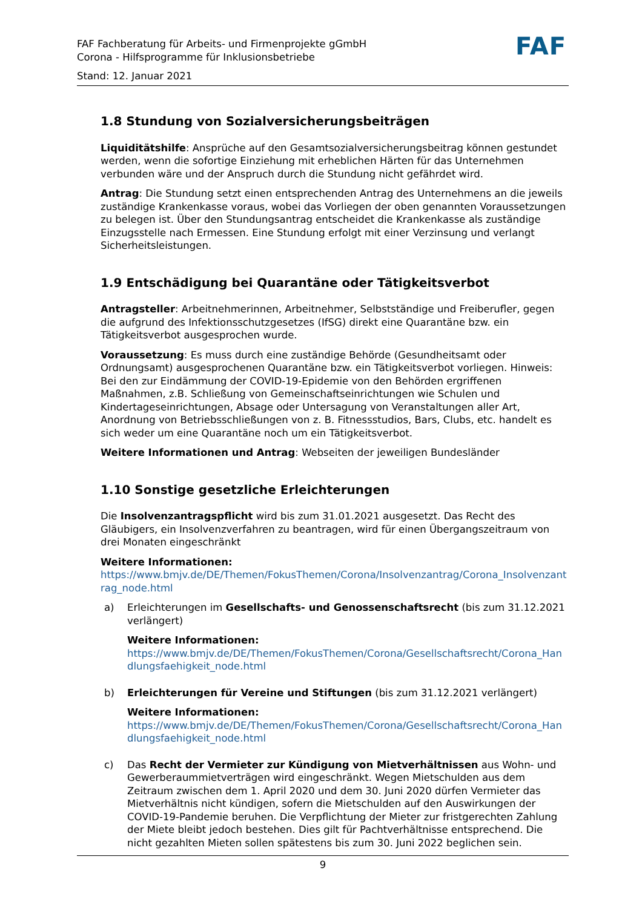FAF Fachberatung für Arbeits- und Firmenprojekte gGmbH
Corona - Hilfsprogramme für Inklusionsbetriebe
Stand: 12. Januar 2021
FAF
1.8 Stundung von Sozialversicherungsbeiträgen
Liquiditätshilfe: Ansprüche auf den Gesamtsozialversicherungsbeitrag können gestundet werden, wenn die sofortige Einziehung mit erheblichen Härten für das Unternehmen verbunden wäre und der Anspruch durch die Stundung nicht gefährdet wird.
Antrag: Die Stundung setzt einen entsprechenden Antrag des Unternehmens an die jeweils zuständige Krankenkasse voraus, wobei das Vorliegen der oben genannten Voraussetzungen zu belegen ist. Über den Stundungsantrag entscheidet die Krankenkasse als zuständige Einzugsstelle nach Ermessen. Eine Stundung erfolgt mit einer Verzinsung und verlangt Sicherheitsleistungen.
1.9 Entschädigung bei Quarantäne oder Tätigkeitsverbot
Antragsteller: Arbeitnehmerinnen, Arbeitnehmer, Selbstständige und Freiberufler, gegen die aufgrund des Infektionsschutzgesetzes (IfSG) direkt eine Quarantäne bzw. ein Tätigkeitsverbot ausgesprochen wurde.
Voraussetzung: Es muss durch eine zuständige Behörde (Gesundheitsamt oder Ordnungsamt) ausgesprochenen Quarantäne bzw. ein Tätigkeitsverbot vorliegen. Hinweis: Bei den zur Eindämmung der COVID-19-Epidemie von den Behörden ergriffenen Maßnahmen, z.B. Schließung von Gemeinschaftseinrichtungen wie Schulen und Kindertageseinrichtungen, Absage oder Untersagung von Veranstaltungen aller Art, Anordnung von Betriebsschließungen von z. B. Fitnessstudios, Bars, Clubs, etc. handelt es sich weder um eine Quarantäne noch um ein Tätigkeitsverbot.
Weitere Informationen und Antrag: Webseiten der jeweiligen Bundesländer
1.10 Sonstige gesetzliche Erleichterungen
Die Insolvenzantragspflicht wird bis zum 31.01.2021 ausgesetzt. Das Recht des Gläubigers, ein Insolvenzverfahren zu beantragen, wird für einen Übergangszeitraum von drei Monaten eingeschränkt
Weitere Informationen:
https://www.bmjv.de/DE/Themen/FokusThemen/Corona/Insolvenzantrag/Corona_Insolvenzantrag_node.html
a) Erleichterungen im Gesellschafts- und Genossenschaftsrecht (bis zum 31.12.2021 verlängert)
Weitere Informationen:
https://www.bmjv.de/DE/Themen/FokusThemen/Corona/Gesellschaftsrecht/Corona_Handlungsfaehigkeit_node.html
b) Erleichterungen für Vereine und Stiftungen (bis zum 31.12.2021 verlängert)
Weitere Informationen:
https://www.bmjv.de/DE/Themen/FokusThemen/Corona/Gesellschaftsrecht/Corona_Handlungsfaehigkeit_node.html
c) Das Recht der Vermieter zur Kündigung von Mietverhältnissen aus Wohn- und Gewerberaummietverträgen wird eingeschränkt. Wegen Mietschulden aus dem Zeitraum zwischen dem 1. April 2020 und dem 30. Juni 2020 dürfen Vermieter das Mietverhältnis nicht kündigen, sofern die Mietschulden auf den Auswirkungen der COVID-19-Pandemie beruhen. Die Verpflichtung der Mieter zur fristgerechten Zahlung der Miete bleibt jedoch bestehen. Dies gilt für Pachtverhältnisse entsprechend. Die nicht gezahlten Mieten sollen spätestens bis zum 30. Juni 2022 beglichen sein.
9